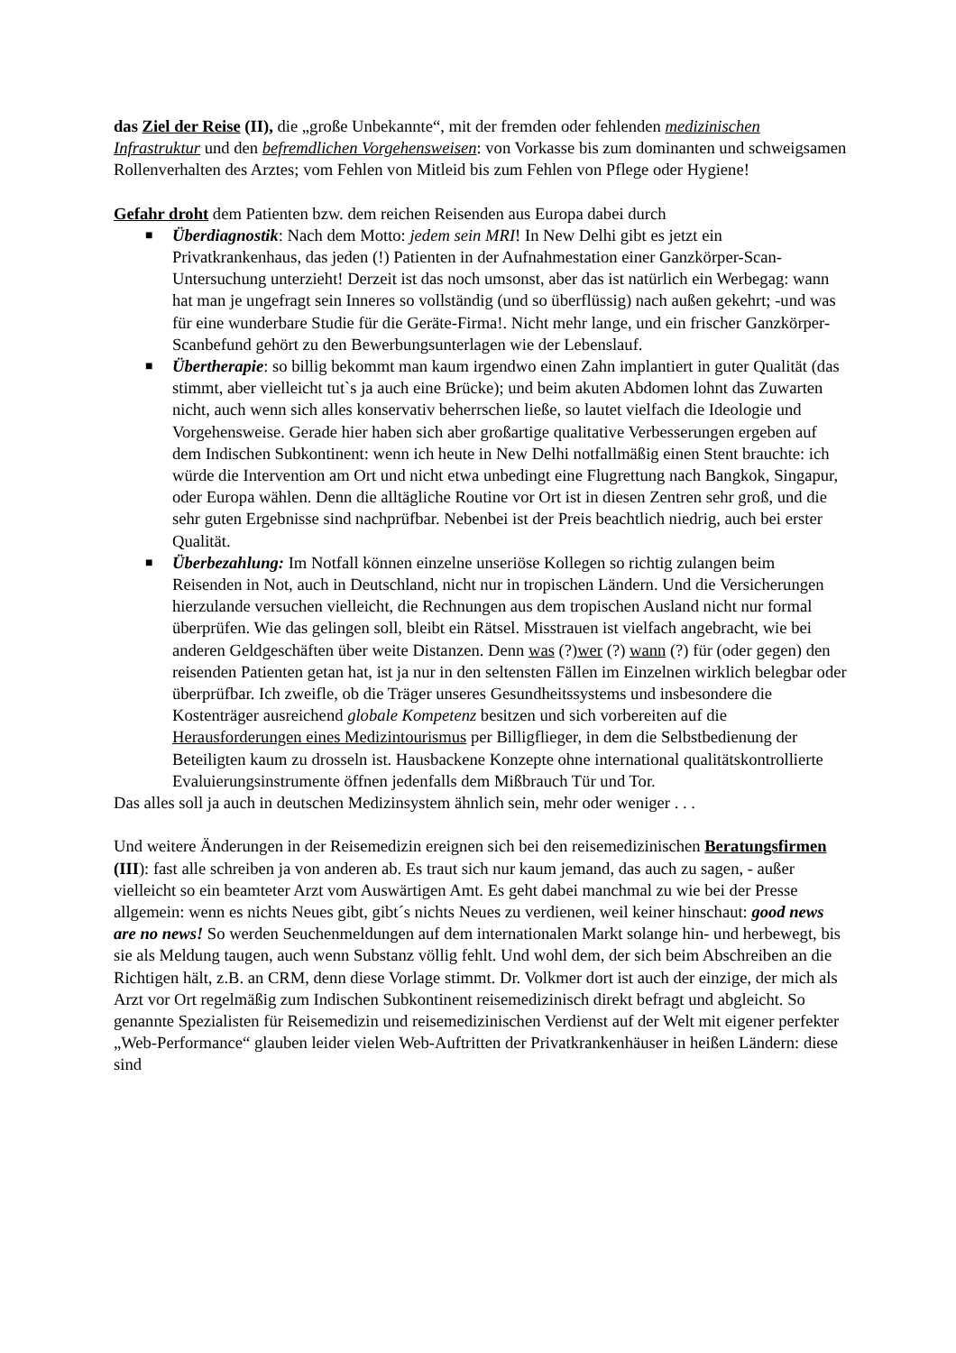das Ziel der Reise (II), die „große Unbekannte“, mit der fremden oder fehlenden medizinischen Infrastruktur und den befremdlichen Vorgehensweisen: von Vorkasse bis zum dominanten und schweigsamen Rollenverhalten des Arztes; vom Fehlen von Mitleid bis zum Fehlen von Pflege oder Hygiene!
Gefahr droht dem Patienten bzw. dem reichen Reisenden aus Europa dabei durch
■ Überdiagnostik: Nach dem Motto: jedem sein MRI! In New Delhi gibt es jetzt ein Privatkrankenhaus, das jeden (!) Patienten in der Aufnahmestation einer Ganzkörper-Scan-Untersuchung unterzieht! Derzeit ist das noch umsonst, aber das ist natürlich ein Werbegag: wann hat man je ungefragt sein Inneres so vollständig (und so überflüssig) nach außen gekehrt; -und was für eine wunderbare Studie für die Geräte-Firma!. Nicht mehr lange, und ein frischer Ganzkörper-Scanbefund gehört zu den Bewerbungsunterlagen wie der Lebenslauf.
■ Übertherapie: so billig bekommt man kaum irgendwo einen Zahn implantiert in guter Qualität (das stimmt, aber vielleicht tut`s ja auch eine Brücke); und beim akuten Abdomen lohnt das Zuwarten nicht, auch wenn sich alles konservativ beherrschen ließe, so lautet vielfach die Ideologie und Vorgehensweise. Gerade hier haben sich aber großartige qualitative Verbesserungen ergeben auf dem Indischen Subkontinent: wenn ich heute in New Delhi notfallmäßig einen Stent brauchte: ich würde die Intervention am Ort und nicht etwa unbedingt eine Flugrettung nach Bangkok, Singapur, oder Europa wählen. Denn die alltägliche Routine vor Ort ist in diesen Zentren sehr groß, und die sehr guten Ergebnisse sind nachprüfbar. Nebenbei ist der Preis beachtlich niedrig, auch bei erster Qualität.
■ Überbezahlung: Im Notfall können einzelne unseriöse Kollegen so richtig zulangen beim Reisenden in Not, auch in Deutschland, nicht nur in tropischen Ländern. Und die Versicherungen hierzulande versuchen vielleicht, die Rechnungen aus dem tropischen Ausland nicht nur formal überprüfen. Wie das gelingen soll, bleibt ein Rätsel. Misstrauen ist vielfach angebracht, wie bei anderen Geldgeschäften über weite Distanzen. Denn was (?)wer (?) wann (?) für (oder gegen) den reisenden Patienten getan hat, ist ja nur in den seltensten Fällen im Einzelnen wirklich belegbar oder überprüfbar. Ich zweifle, ob die Träger unseres Gesundheitssystems und insbesondere die Kostenträger ausreichend globale Kompetenz besitzen und sich vorbereiten auf die Herausforderungen eines Medizintourismus per Billigflieger, in dem die Selbstbedienung der Beteiligten kaum zu drosseln ist. Hausbackene Konzepte ohne international qualitätskontrollierte Evaluierungsinstrumente öffnen jedenfalls dem Mißbrauch Tür und Tor.
Das alles soll ja auch in deutschen Medizinsystem ähnlich sein, mehr oder weniger . . .
Und weitere Änderungen in der Reisemedizin ereignen sich bei den reisemedizinischen Beratungsfirmen (III): fast alle schreiben ja von anderen ab. Es traut sich nur kaum jemand, das auch zu sagen, - außer vielleicht so ein beamteter Arzt vom Auswärtigen Amt. Es geht dabei manchmal zu wie bei der Presse allgemein: wenn es nichts Neues gibt, gibt´s nichts Neues zu verdienen, weil keiner hinschaut: good news are no news! So werden Seuchenmeldungen auf dem internationalen Markt solange hin- und herbewegt, bis sie als Meldung taugen, auch wenn Substanz völlig fehlt. Und wohl dem, der sich beim Abschreiben an die Richtigen hält, z.B. an CRM, denn diese Vorlage stimmt. Dr. Volkmer dort ist auch der einzige, der mich als Arzt vor Ort regelmäßig zum Indischen Subkontinent reisemedizinisch direkt befragt und abgleicht. So genannte Spezialisten für Reisemedizin und reisemedizinischen Verdienst auf der Welt mit eigener perfekter „Web-Performance“ glauben leider vielen Web-Auftritten der Privatkrankenhäuser in heißen Ländern: diese sind